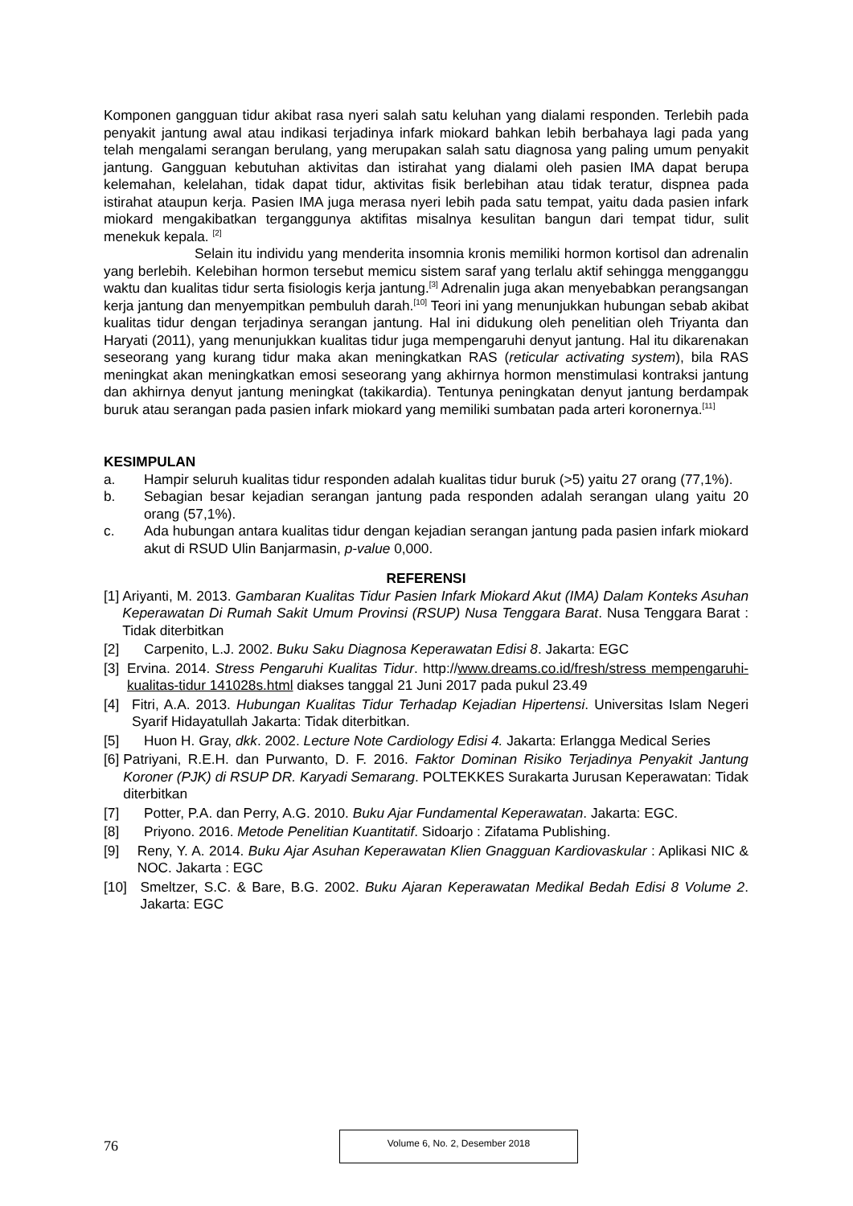Komponen gangguan tidur akibat rasa nyeri salah satu keluhan yang dialami responden. Terlebih pada penyakit jantung awal atau indikasi terjadinya infark miokard bahkan lebih berbahaya lagi pada yang telah mengalami serangan berulang, yang merupakan salah satu diagnosa yang paling umum penyakit jantung. Gangguan kebutuhan aktivitas dan istirahat yang dialami oleh pasien IMA dapat berupa kelemahan, kelelahan, tidak dapat tidur, aktivitas fisik berlebihan atau tidak teratur, dispnea pada istirahat ataupun kerja. Pasien IMA juga merasa nyeri lebih pada satu tempat, yaitu dada pasien infark miokard mengakibatkan terganggunya aktifitas misalnya kesulitan bangun dari tempat tidur, sulit menekuk kepala. <sup>[2]</sup>
Selain itu individu yang menderita insomnia kronis memiliki hormon kortisol dan adrenalin yang berlebih. Kelebihan hormon tersebut memicu sistem saraf yang terlalu aktif sehingga mengganggu waktu dan kualitas tidur serta fisiologis kerja jantung.<sup>[3]</sup> Adrenalin juga akan menyebabkan perangsangan kerja jantung dan menyempitkan pembuluh darah.<sup>[10]</sup> Teori ini yang menunjukkan hubungan sebab akibat kualitas tidur dengan terjadinya serangan jantung. Hal ini didukung oleh penelitian oleh Triyanta dan Haryati (2011), yang menunjukkan kualitas tidur juga mempengaruhi denyut jantung. Hal itu dikarenakan seseorang yang kurang tidur maka akan meningkatkan RAS (reticular activating system), bila RAS meningkat akan meningkatkan emosi seseorang yang akhirnya hormon menstimulasi kontraksi jantung dan akhirnya denyut jantung meningkat (takikardia). Tentunya peningkatan denyut jantung berdampak buruk atau serangan pada pasien infark miokard yang memiliki sumbatan pada arteri koronernya.<sup>[11]</sup>
KESIMPULAN
a. Hampir seluruh kualitas tidur responden adalah kualitas tidur buruk (>5) yaitu 27 orang (77,1%).
b. Sebagian besar kejadian serangan jantung pada responden adalah serangan ulang yaitu 20 orang (57,1%).
c. Ada hubungan antara kualitas tidur dengan kejadian serangan jantung pada pasien infark miokard akut di RSUD Ulin Banjarmasin, p-value 0,000.
REFERENSI
[1] Ariyanti, M. 2013. Gambaran Kualitas Tidur Pasien Infark Miokard Akut (IMA) Dalam Konteks Asuhan Keperawatan Di Rumah Sakit Umum Provinsi (RSUP) Nusa Tenggara Barat. Nusa Tenggara Barat : Tidak diterbitkan
[2] Carpenito, L.J. 2002. Buku Saku Diagnosa Keperawatan Edisi 8. Jakarta: EGC
[3] Ervina. 2014. Stress Pengaruhi Kualitas Tidur. http://www.dreams.co.id/fresh/stress mempengaruhi-kualitas-tidur 141028s.html diakses tanggal 21 Juni 2017 pada pukul 23.49
[4] Fitri, A.A. 2013. Hubungan Kualitas Tidur Terhadap Kejadian Hipertensi. Universitas Islam Negeri Syarif Hidayatullah Jakarta: Tidak diterbitkan.
[5] Huon H. Gray, dkk. 2002. Lecture Note Cardiology Edisi 4. Jakarta: Erlangga Medical Series
[6] Patriyani, R.E.H. dan Purwanto, D. F. 2016. Faktor Dominan Risiko Terjadinya Penyakit Jantung Koroner (PJK) di RSUP DR. Karyadi Semarang. POLTEKKES Surakarta Jurusan Keperawatan: Tidak diterbitkan
[7] Potter, P.A. dan Perry, A.G. 2010. Buku Ajar Fundamental Keperawatan. Jakarta: EGC.
[8] Priyono. 2016. Metode Penelitian Kuantitatif. Sidoarjo : Zifatama Publishing.
[9] Reny, Y. A. 2014. Buku Ajar Asuhan Keperawatan Klien Gnagguan Kardiovaskular : Aplikasi NIC & NOC. Jakarta : EGC
[10] Smeltzer, S.C. & Bare, B.G. 2002. Buku Ajaran Keperawatan Medikal Bedah Edisi 8 Volume 2. Jakarta: EGC
76
Volume 6, No. 2, Desember 2018